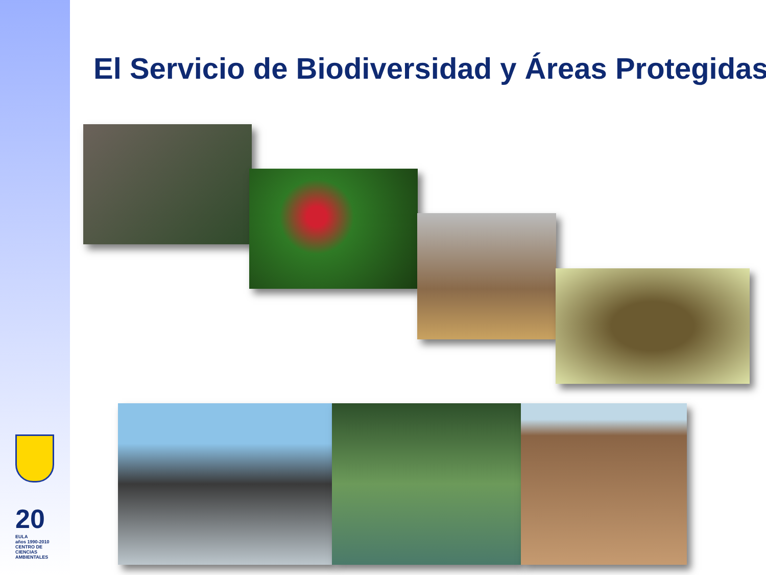El Servicio de Biodiversidad y Áreas Protegidas
20
EULA
años 1990-2010
CENTRO DE CIENCIAS AMBIENTALES